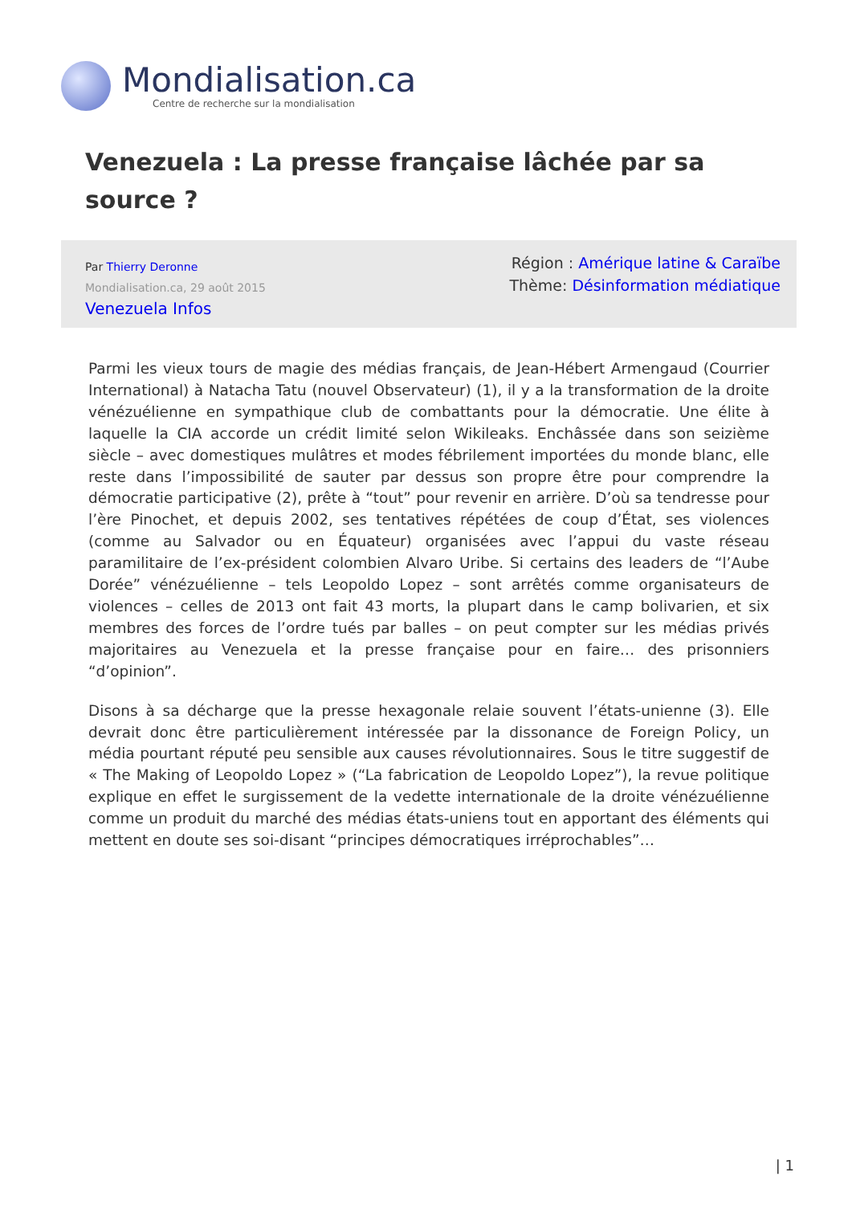Mondialisation.ca
Centre de recherche sur la mondialisation
Venezuela : La presse française lâchée par sa source ?
Par Thierry Deronne
Mondialisation.ca, 29 août 2015
Venezuela Infos
Région : Amérique latine & Caraïbe
Thème: Désinformation médiatique
Parmi les vieux tours de magie des médias français, de Jean-Hébert Armengaud (Courrier International) à Natacha Tatu (nouvel Observateur) (1), il y a la transformation de la droite vénézuélienne en sympathique club de combattants pour la démocratie. Une élite à laquelle la CIA accorde un crédit limité selon Wikileaks. Enchâssée dans son seizième siècle – avec domestiques mulâtres et modes fébrilement importées du monde blanc, elle reste dans l’impossibilité de sauter par dessus son propre être pour comprendre la démocratie participative (2), prête à “tout” pour revenir en arrière. D’où sa tendresse pour l’ère Pinochet, et depuis 2002, ses tentatives répétées de coup d’État, ses violences (comme au Salvador ou en Équateur) organisées avec l’appui du vaste réseau paramilitaire de l’ex-président colombien Alvaro Uribe. Si certains des leaders de “l’Aube Dorée” vénézuélienne – tels Leopoldo Lopez – sont arrêtés comme organisateurs de violences – celles de 2013 ont fait 43 morts, la plupart dans le camp bolivarien, et six membres des forces de l’ordre tués par balles – on peut compter sur les médias privés majoritaires au Venezuela et la presse française pour en faire… des prisonniers “d’opinion”.
Disons à sa décharge que la presse hexagonale relaie souvent l’états-unienne (3). Elle devrait donc être particulièrement intéressée par la dissonance de Foreign Policy, un média pourtant réputé peu sensible aux causes révolutionnaires. Sous le titre suggestif de « The Making of Leopoldo Lopez » (“La fabrication de Leopoldo Lopez”), la revue politique explique en effet le surgissement de la vedette internationale de la droite vénézuélienne comme un produit du marché des médias états-uniens tout en apportant des éléments qui mettent en doute ses soi-disant “principes démocratiques irréprochables”…
| 1